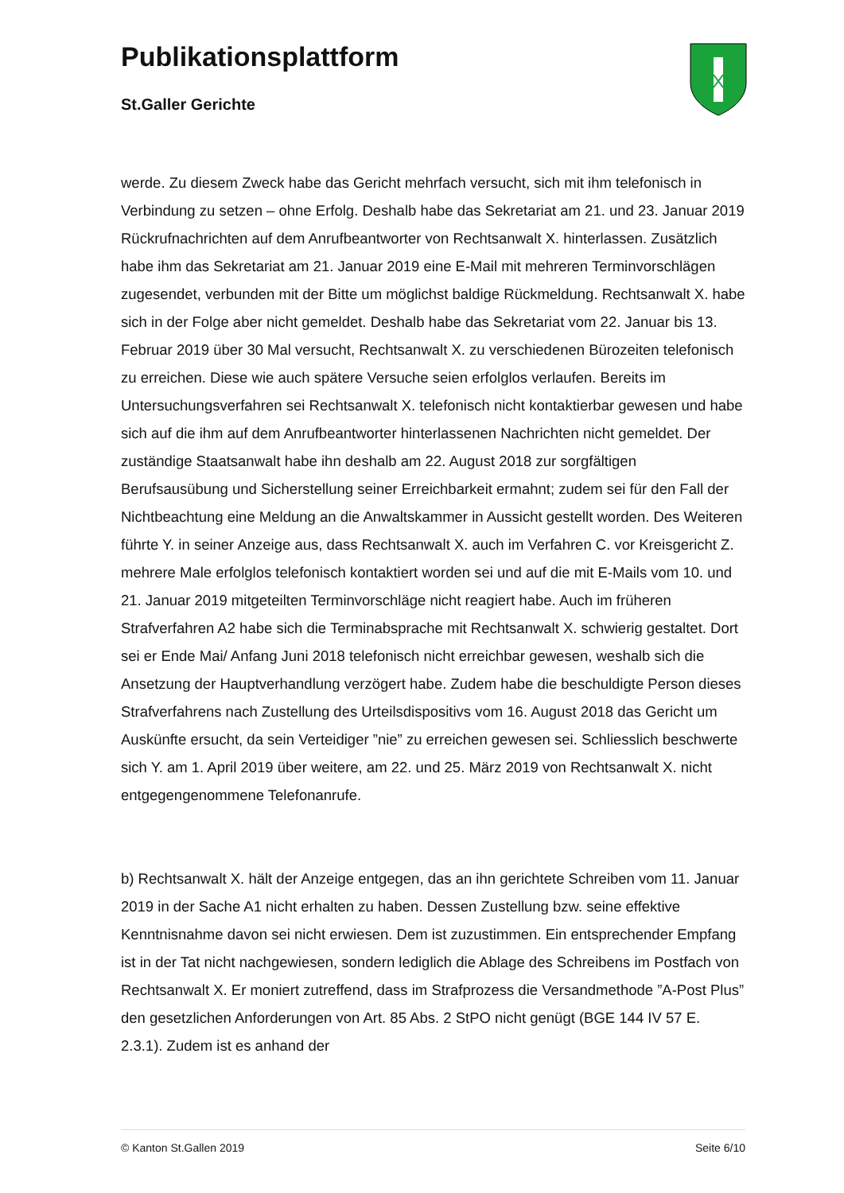Publikationsplattform
St.Galler Gerichte
werde. Zu diesem Zweck habe das Gericht mehrfach versucht, sich mit ihm telefonisch in Verbindung zu setzen – ohne Erfolg. Deshalb habe das Sekretariat am 21. und 23. Januar 2019 Rückrufnachrichten auf dem Anrufbeantworter von Rechtsanwalt X. hinterlassen. Zusätzlich habe ihm das Sekretariat am 21. Januar 2019 eine E-Mail mit mehreren Terminvorschlägen zugesendet, verbunden mit der Bitte um möglichst baldige Rückmeldung. Rechtsanwalt X. habe sich in der Folge aber nicht gemeldet. Deshalb habe das Sekretariat vom 22. Januar bis 13. Februar 2019 über 30 Mal versucht, Rechtsanwalt X. zu verschiedenen Bürozeiten telefonisch zu erreichen. Diese wie auch spätere Versuche seien erfolglos verlaufen. Bereits im Untersuchungsverfahren sei Rechtsanwalt X. telefonisch nicht kontaktierbar gewesen und habe sich auf die ihm auf dem Anrufbeantworter hinterlassenen Nachrichten nicht gemeldet. Der zuständige Staatsanwalt habe ihn deshalb am 22. August 2018 zur sorgfältigen Berufsausübung und Sicherstellung seiner Erreichbarkeit ermahnt; zudem sei für den Fall der Nichtbeachtung eine Meldung an die Anwaltskammer in Aussicht gestellt worden. Des Weiteren führte Y. in seiner Anzeige aus, dass Rechtsanwalt X. auch im Verfahren C. vor Kreisgericht Z. mehrere Male erfolglos telefonisch kontaktiert worden sei und auf die mit E-Mails vom 10. und 21. Januar 2019 mitgeteilten Terminvorschläge nicht reagiert habe. Auch im früheren Strafverfahren A2 habe sich die Terminabsprache mit Rechtsanwalt X. schwierig gestaltet. Dort sei er Ende Mai/ Anfang Juni 2018 telefonisch nicht erreichbar gewesen, weshalb sich die Ansetzung der Hauptverhandlung verzögert habe. Zudem habe die beschuldigte Person dieses Strafverfahrens nach Zustellung des Urteilsdispositivs vom 16. August 2018 das Gericht um Auskünfte ersucht, da sein Verteidiger ”nie” zu erreichen gewesen sei. Schliesslich beschwerte sich Y. am 1. April 2019 über weitere, am 22. und 25. März 2019 von Rechtsanwalt X. nicht entgegengenommene Telefonanrufe.
b) Rechtsanwalt X. hält der Anzeige entgegen, das an ihn gerichtete Schreiben vom 11. Januar 2019 in der Sache A1 nicht erhalten zu haben. Dessen Zustellung bzw. seine effektive Kenntnisnahme davon sei nicht erwiesen. Dem ist zuzustimmen. Ein entsprechender Empfang ist in der Tat nicht nachgewiesen, sondern lediglich die Ablage des Schreibens im Postfach von Rechtsanwalt X. Er moniert zutreffend, dass im Strafprozess die Versandmethode ”A-Post Plus” den gesetzlichen Anforderungen von Art. 85 Abs. 2 StPO nicht genügt (BGE 144 IV 57 E. 2.3.1). Zudem ist es anhand der
© Kanton St.Gallen 2019 Seite 6/10